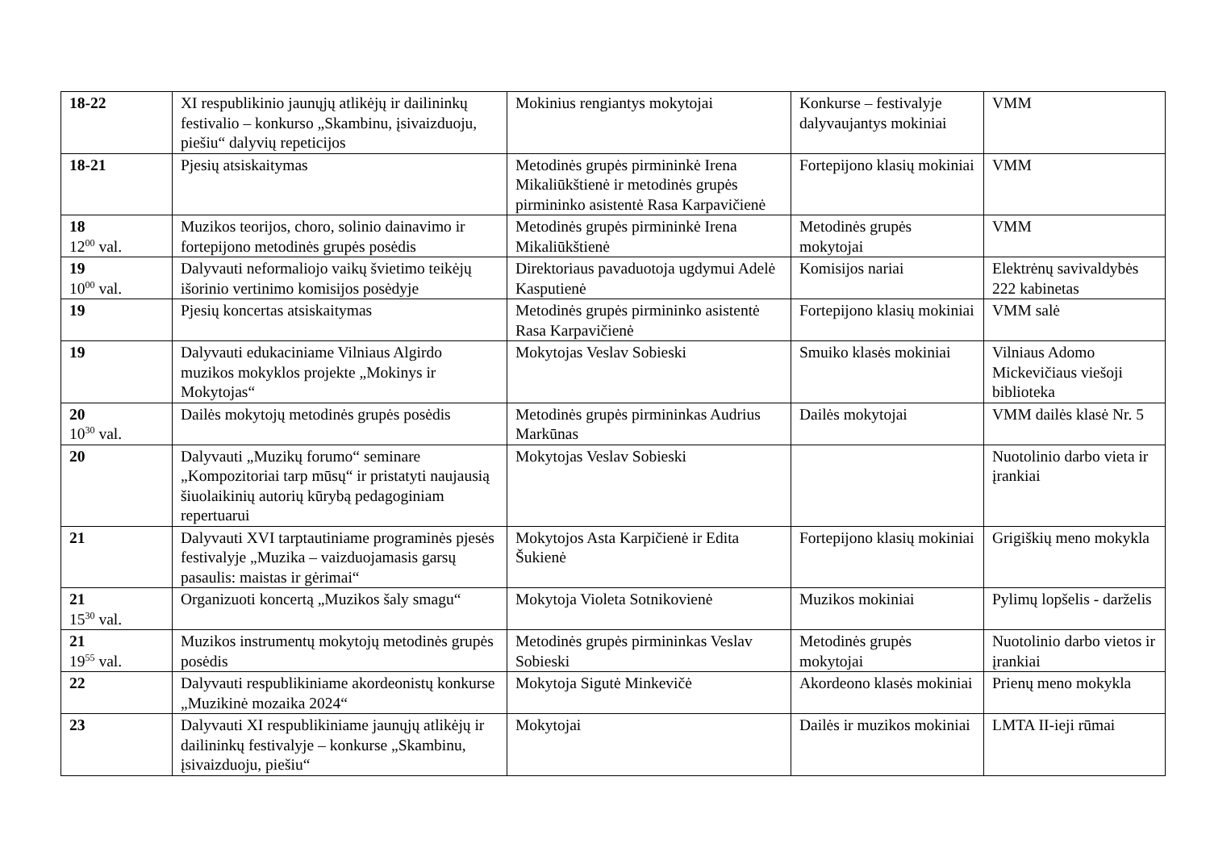| 18-22 | XI respublikinio jaunųjų atlikėjų ir dailininkų festivalio – konkurso „Skambinu, įsivaizduoju, piešiu“ dalyvių repeticijos | Mokinius rengiantys mokytojai | Konkurse – festivalyje dalyvaujantys mokiniai | VMM |
| 18-21 | Pjesių atsiskaitymas | Metodinės grupės pirmininkė Irena Mikaliūkštienė ir metodinės grupės pirmininko asistentė Rasa Karpavičienė | Fortepijono klasių mokiniai | VMM |
| 18 12<sup>00</sup> val. | Muzikos teorijos, choro, solinio dainavimo ir fortepijono metodinės grupės posėdis | Metodinės grupės pirmininkė Irena Mikaliūkštienė | Metodinės grupės mokytojai | VMM |
| 19 10<sup>00</sup> val. | Dalyvauti neformaliojo vaikų švietimo teikėjų išorinio vertinimo komisijos posėdyje | Direktoriaus pavaduotoja ugdymui Adelė Kasputienė | Komisijos nariai | Elektrėnų savivaldybės 222 kabinetas |
| 19 | Pjesių koncertas atsiskaitymas | Metodinės grupės pirmininko asistentė Rasa Karpavičienė | Fortepijono klasių mokiniai | VMM salė |
| 19 | Dalyvauti edukaciniame Vilniaus Algirdo muzikos mokyklos projekte „Mokinys ir Mokytojas“ | Mokytojas Veslav Sobieski | Smuiko klasės mokiniai | Vilniaus Adomo Mickevičiaus viešoji biblioteka |
| 20 10<sup>30</sup> val. | Dailės mokytojų metodinės grupės posėdis | Metodinės grupės pirmininkas Audrius Markūnas | Dailės mokytojai | VMM dailės klasė Nr. 5 |
| 20 | Dalyvauti „Muzikų forumo“ seminare „Kompozitoriai tarp mūsų“ ir pristatyti naujausią šiuolaikinių autorių kūrybą pedagoginiam repertuarui | Mokytojas Veslav Sobieski | | Nuotolinio darbo vieta ir įrankiai |
| 21 | Dalyvauti XVI tarptautiniame programinės pjesės festivalyje „Muzika – vaizduojamasis garsų pasaulis: maistas ir gėrimai“ | Mokytojos Asta Karpičienė ir Edita Šukienė | Fortepijono klasių mokiniai | Grigiškių meno mokykla |
| 21 15<sup>30</sup> val. | Organizuoti koncertą „Muzikos šaly smagu“ | Mokytoja Violeta Sotnikovienė | Muzikos mokiniai | Pylimų lopšelis - darželis |
| 21 19<sup>55</sup> val. | Muzikos instrumentų mokytojų metodinės grupės posėdis | Metodinės grupės pirmininkas Veslav Sobieski | Metodinės grupės mokytojai | Nuotolinio darbo vietos ir įrankiai |
| 22 | Dalyvauti respublikiniame akordeonistų konkurse „Muzikinė mozaika 2024“ | Mokytoja Sigutė Minkevičė | Akordeono klasės mokiniai | Prienų meno mokykla |
| 23 | Dalyvauti XI respublikiniame jaunųjų atlikėjų ir dailininkų festivalyje – konkurse „Skambinu, įsivaizduoju, piešiu“ | Mokytojai | Dailės ir muzikos mokiniai | LMTA II-ieji rūmai |